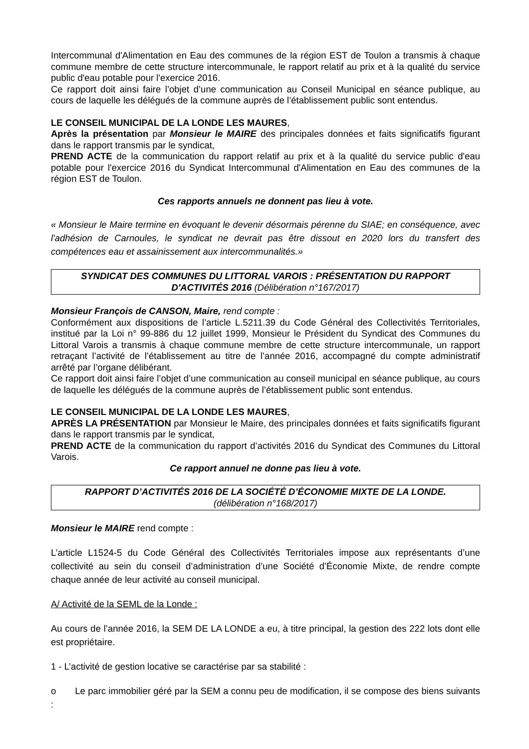Intercommunal d'Alimentation en Eau des communes de la région EST de Toulon a transmis à chaque commune membre de cette structure intercommunale, le rapport relatif au prix et à la qualité du service public d'eau potable pour l'exercice 2016.
Ce rapport doit ainsi faire l’objet d’une communication au Conseil Municipal en séance publique, au cours de laquelle les délégués de la commune auprès de l’établissement public sont entendus.
LE CONSEIL MUNICIPAL DE LA LONDE LES MAURES,
Après la présentation par Monsieur le MAIRE des principales données et faits significatifs figurant dans le rapport transmis par le syndicat,
PREND ACTE de la communication du rapport relatif au prix et à la qualité du service public d'eau potable pour l'exercice 2016 du Syndicat Intercommunal d'Alimentation en Eau des communes de la région EST de Toulon.
Ces rapports annuels ne donnent pas lieu à vote.
« Monsieur le Maire termine en évoquant le devenir désormais pérenne du SIAE; en conséquence, avec l'adhésion de Carnoules, le syndicat ne devrait pas être dissout en 2020 lors du transfert des compétences eau et assainissement aux intercommunalités.»
SYNDICAT DES COMMUNES DU LITTORAL VAROIS : PRÉSENTATION DU RAPPORT D'ACTIVITÉS 2016 (Délibération n°167/2017)
Monsieur François de CANSON, Maire, rend compte :
Conformément aux dispositions de l’article L.5211.39 du Code Général des Collectivités Territoriales, institué par la Loi n° 99-886 du 12 juillet 1999, Monsieur le Président du Syndicat des Communes du Littoral Varois a transmis à chaque commune membre de cette structure intercommunale, un rapport retraçant l’activité de l’établissement au titre de l’année 2016, accompagné du compte administratif arrêté par l’organe délibérant.
Ce rapport doit ainsi faire l’objet d’une communication au conseil municipal en séance publique, au cours de laquelle les délégués de la commune auprès de l’établissement public sont entendus.
LE CONSEIL MUNICIPAL DE LA LONDE LES MAURES,
APRÈS LA PRÉSENTATION par Monsieur le Maire, des principales données et faits significatifs figurant dans le rapport transmis par le syndicat,
PREND ACTE de la communication du rapport d’activités 2016 du Syndicat des Communes du Littoral Varois.
Ce rapport annuel ne donne pas lieu à vote.
RAPPORT D’ACTIVITÉS 2016 DE LA SOCIÉTÉ D’ÉCONOMIE MIXTE DE LA LONDE.
(délibération n°168/2017)
Monsieur le MAIRE rend compte :
L’article L1524-5 du Code Général des Collectivités Territoriales impose aux représentants d’une collectivité au sein du conseil d’administration d’une Société d’Économie Mixte, de rendre compte chaque année de leur activité au conseil municipal.
A/ Activité de la SEML de la Londe :
Au cours de l’année 2016, la SEM DE LA LONDE a eu, à titre principal, la gestion des 222 lots dont elle est propriétaire.
1 - L’activité de gestion locative se caractérise par sa stabilité :
o Le parc immobilier géré par la SEM a connu peu de modification, il se compose des biens suivants :